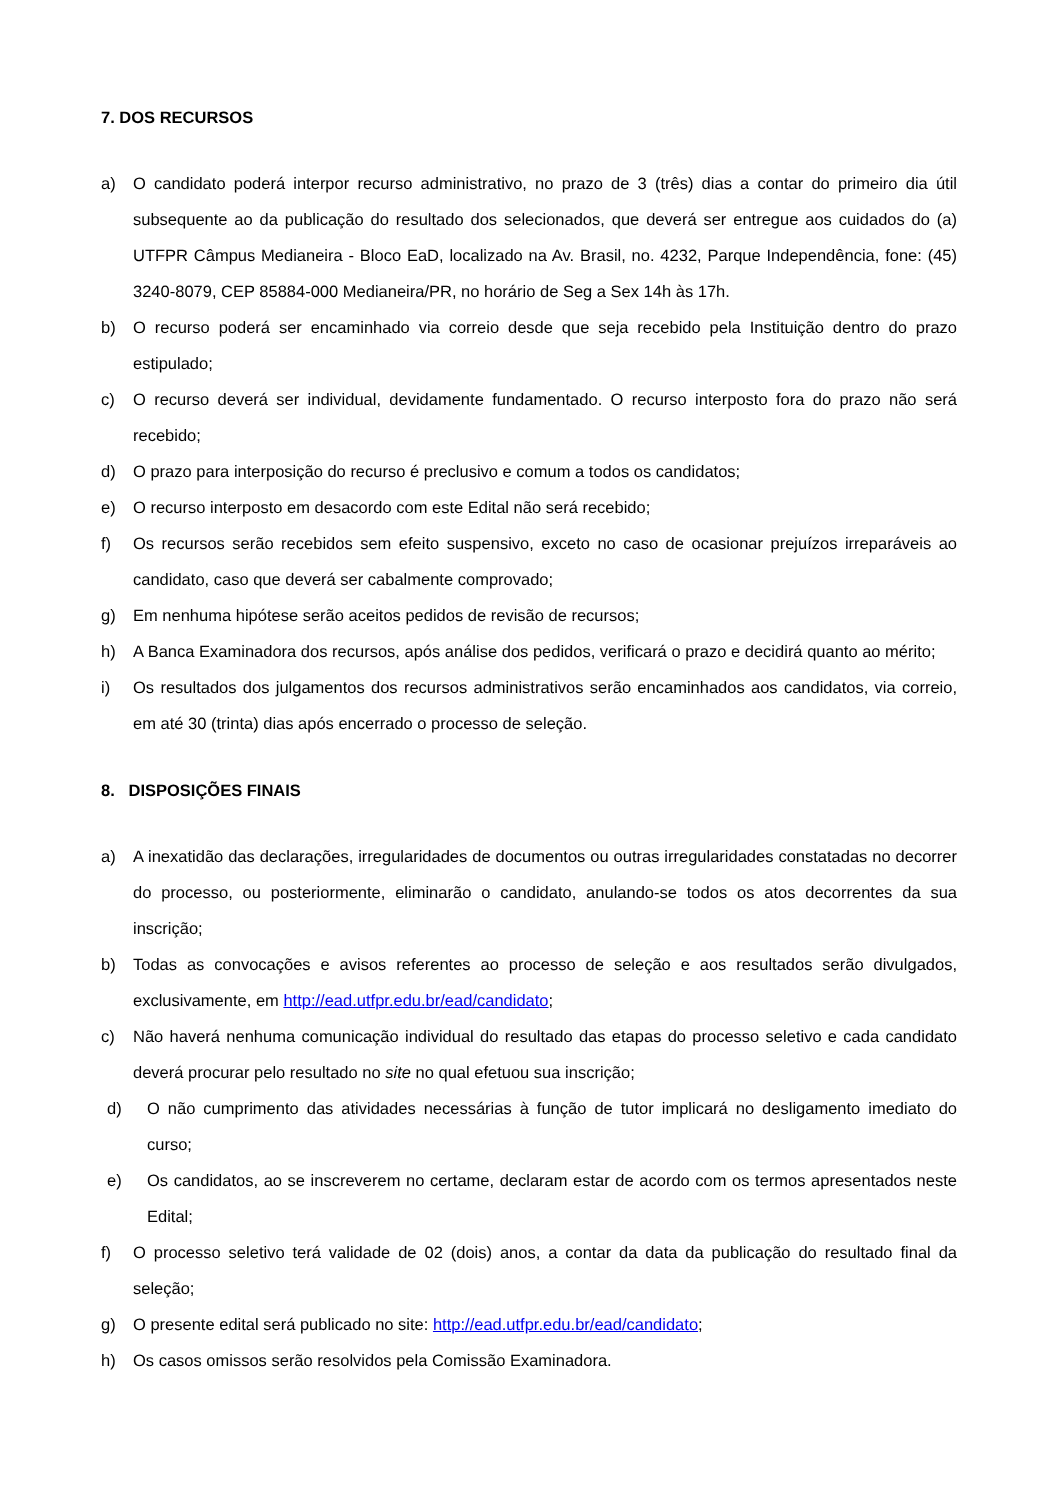7. DOS RECURSOS
a) O candidato poderá interpor recurso administrativo, no prazo de 3 (três) dias a contar do primeiro dia útil subsequente ao da publicação do resultado dos selecionados, que deverá ser entregue aos cuidados do (a) UTFPR Câmpus Medianeira - Bloco EaD, localizado na Av. Brasil, no. 4232, Parque Independência, fone: (45) 3240-8079, CEP 85884-000 Medianeira/PR, no horário de Seg a Sex 14h às 17h.
b) O recurso poderá ser encaminhado via correio desde que seja recebido pela Instituição dentro do prazo estipulado;
c) O recurso deverá ser individual, devidamente fundamentado. O recurso interposto fora do prazo não será recebido;
d) O prazo para interposição do recurso é preclusivo e comum a todos os candidatos;
e) O recurso interposto em desacordo com este Edital não será recebido;
f) Os recursos serão recebidos sem efeito suspensivo, exceto no caso de ocasionar prejuízos irreparáveis ao candidato, caso que deverá ser cabalmente comprovado;
g) Em nenhuma hipótese serão aceitos pedidos de revisão de recursos;
h) A Banca Examinadora dos recursos, após análise dos pedidos, verificará o prazo e decidirá quanto ao mérito;
i) Os resultados dos julgamentos dos recursos administrativos serão encaminhados aos candidatos, via correio, em até 30 (trinta) dias após encerrado o processo de seleção.
8. DISPOSIÇÕES FINAIS
a) A inexatidão das declarações, irregularidades de documentos ou outras irregularidades constatadas no decorrer do processo, ou posteriormente, eliminarão o candidato, anulando-se todos os atos decorrentes da sua inscrição;
b) Todas as convocações e avisos referentes ao processo de seleção e aos resultados serão divulgados, exclusivamente, em http://ead.utfpr.edu.br/ead/candidato;
c) Não haverá nenhuma comunicação individual do resultado das etapas do processo seletivo e cada candidato deverá procurar pelo resultado no site no qual efetuou sua inscrição;
d) O não cumprimento das atividades necessárias à função de tutor implicará no desligamento imediato do curso;
e) Os candidatos, ao se inscreverem no certame, declaram estar de acordo com os termos apresentados neste Edital;
f) O processo seletivo terá validade de 02 (dois) anos, a contar da data da publicação do resultado final da seleção;
g) O presente edital será publicado no site: http://ead.utfpr.edu.br/ead/candidato;
h) Os casos omissos serão resolvidos pela Comissão Examinadora.